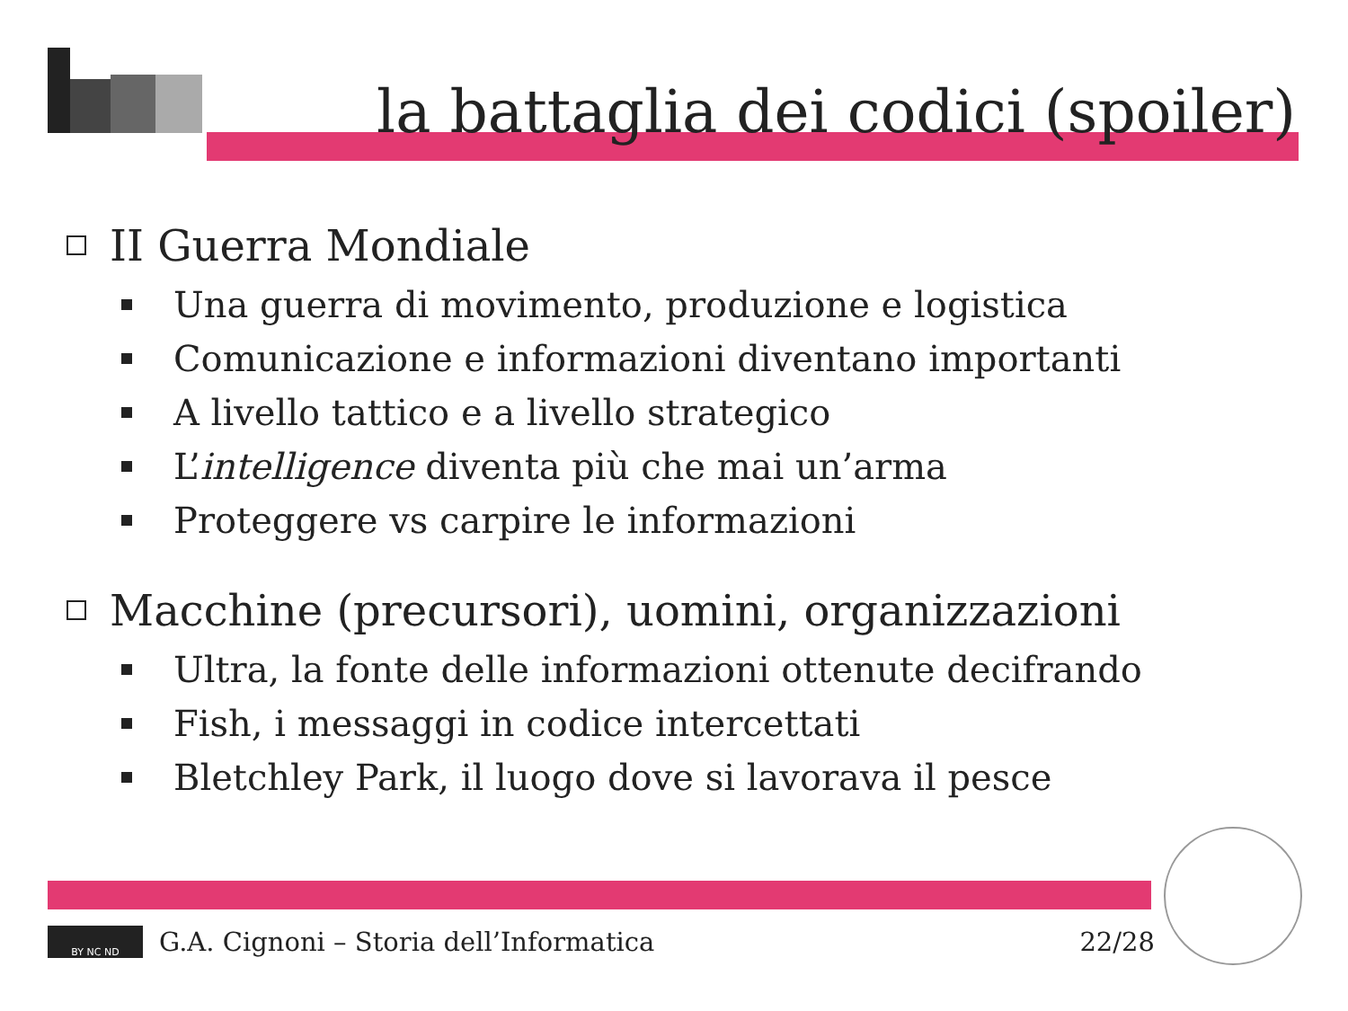la battaglia dei codici (spoiler)
II Guerra Mondiale
Una guerra di movimento, produzione e logistica
Comunicazione e informazioni diventano importanti
A livello tattico e a livello strategico
L’ intelligence diventa più che mai un’arma
Proteggere vs carpire le informazioni
Macchine (precursori), uomini, organizzazioni
Ultra, la fonte delle informazioni ottenute decifrando
Fish, i messaggi in codice intercettati
Bletchley Park, il luogo dove si lavorava il pesce
BY NC ND
G.A. Cignoni – Storia dell’Informatica 22/28